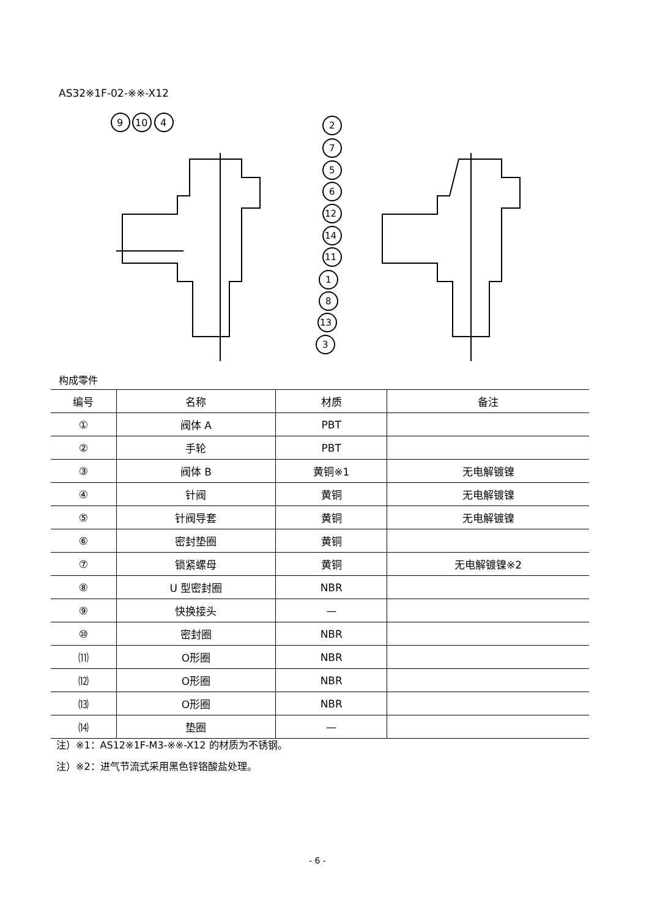AS32※1F-02-※※-X12
9
10
4
2
7
5
6
12
14
11
1
8
13
3
构成零件
| 编号 | 名称 | 材质 | 备注 |
| --- | --- | --- | --- |
| ① | 阀体 A | PBT | |
| ② | 手轮 | PBT | |
| ③ | 阀体 B | 黄铜※1 | 无电解镀镍 |
| ④ | 针阀 | 黄铜 | 无电解镀镍 |
| ⑤ | 针阀导套 | 黄铜 | 无电解镀镍 |
| ⑥ | 密封垫圈 | 黄铜 | |
| ⑦ | 锁紧螺母 | 黄铜 | 无电解镀镍※2 |
| ⑧ | U 型密封圈 | NBR | |
| ⑨ | 快换接头 | — | |
| ⑩ | 密封圈 | NBR | |
| ⑾ | O形圈 | NBR | |
| ⑿ | O形圈 | NBR | |
| ⒀ | O形圈 | NBR | |
| ⒁ | 垫圈 | — | |
注）※1：AS12※1F-M3-※※-X12 的材质为不锈钢。
注）※2：进气节流式采用黑色锌铬酸盐处理。
- 6 -